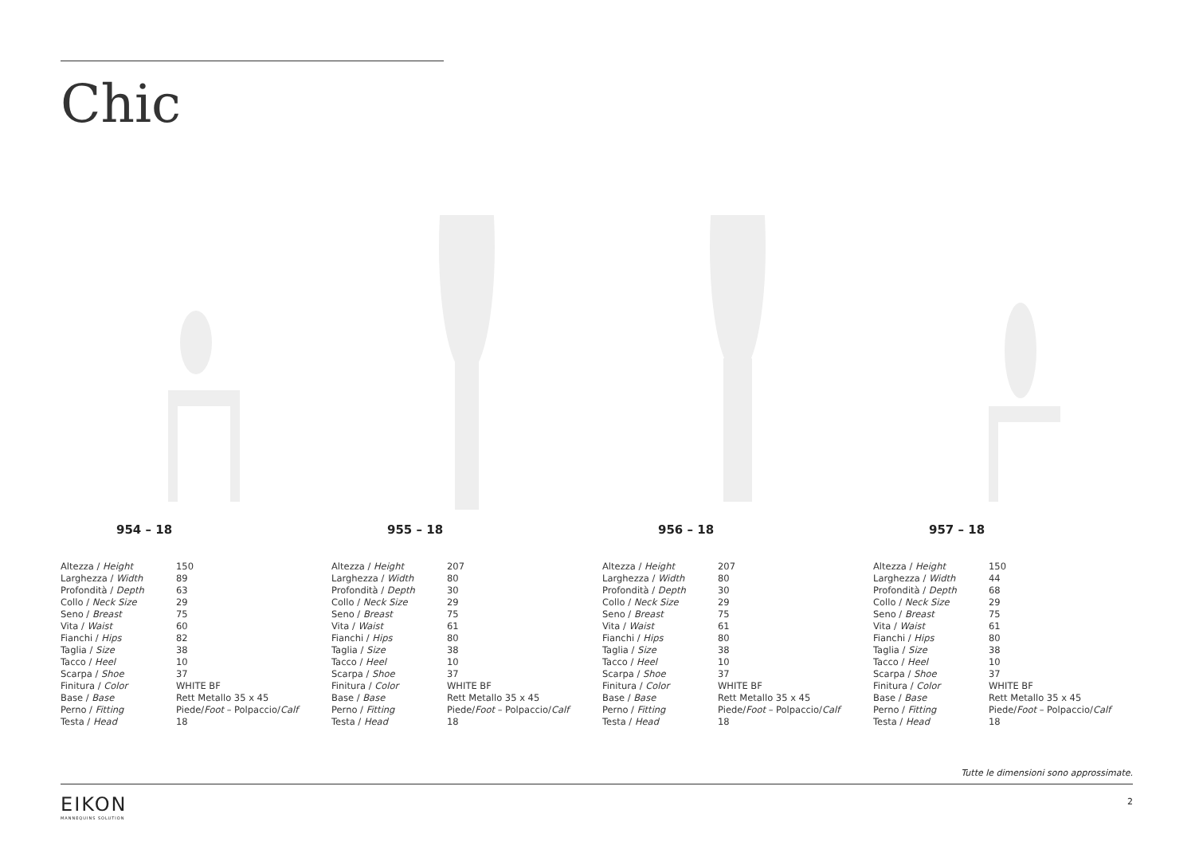Chic
954 – 18
| Altezza / Height | 150 |
| Larghezza / Width | 89 |
| Profondità / Depth | 63 |
| Collo / Neck Size | 29 |
| Seno / Breast | 75 |
| Vita / Waist | 60 |
| Fianchi / Hips | 82 |
| Taglia / Size | 38 |
| Tacco / Heel | 10 |
| Scarpa / Shoe | 37 |
| Finitura / Color | WHITE BF |
| Base / Base | Rett Metallo 35 x 45 |
| Perno / Fitting | Piede/ Foot – Polpaccio/ Calf |
| Testa / Head | 18 |
955 – 18
| Altezza / Height | 207 |
| Larghezza / Width | 80 |
| Profondità / Depth | 30 |
| Collo / Neck Size | 29 |
| Seno / Breast | 75 |
| Vita / Waist | 61 |
| Fianchi / Hips | 80 |
| Taglia / Size | 38 |
| Tacco / Heel | 10 |
| Scarpa / Shoe | 37 |
| Finitura / Color | WHITE BF |
| Base / Base | Rett Metallo 35 x 45 |
| Perno / Fitting | Piede/ Foot – Polpaccio/ Calf |
| Testa / Head | 18 |
956 – 18
| Altezza / Height | 207 |
| Larghezza / Width | 80 |
| Profondità / Depth | 30 |
| Collo / Neck Size | 29 |
| Seno / Breast | 75 |
| Vita / Waist | 61 |
| Fianchi / Hips | 80 |
| Taglia / Size | 38 |
| Tacco / Heel | 10 |
| Scarpa / Shoe | 37 |
| Finitura / Color | WHITE BF |
| Base / Base | Rett Metallo 35 x 45 |
| Perno / Fitting | Piede/ Foot – Polpaccio/ Calf |
| Testa / Head | 18 |
957 – 18
| Altezza / Height | 150 |
| Larghezza / Width | 44 |
| Profondità / Depth | 68 |
| Collo / Neck Size | 29 |
| Seno / Breast | 75 |
| Vita / Waist | 61 |
| Fianchi / Hips | 80 |
| Taglia / Size | 38 |
| Tacco / Heel | 10 |
| Scarpa / Shoe | 37 |
| Finitura / Color | WHITE BF |
| Base / Base | Rett Metallo 35 x 45 |
| Perno / Fitting | Piede/ Foot – Polpaccio/ Calf |
| Testa / Head | 18 |
Tutte le dimensioni sono approssimate.
EIKON
MANNEQUINS SOLUTION
2